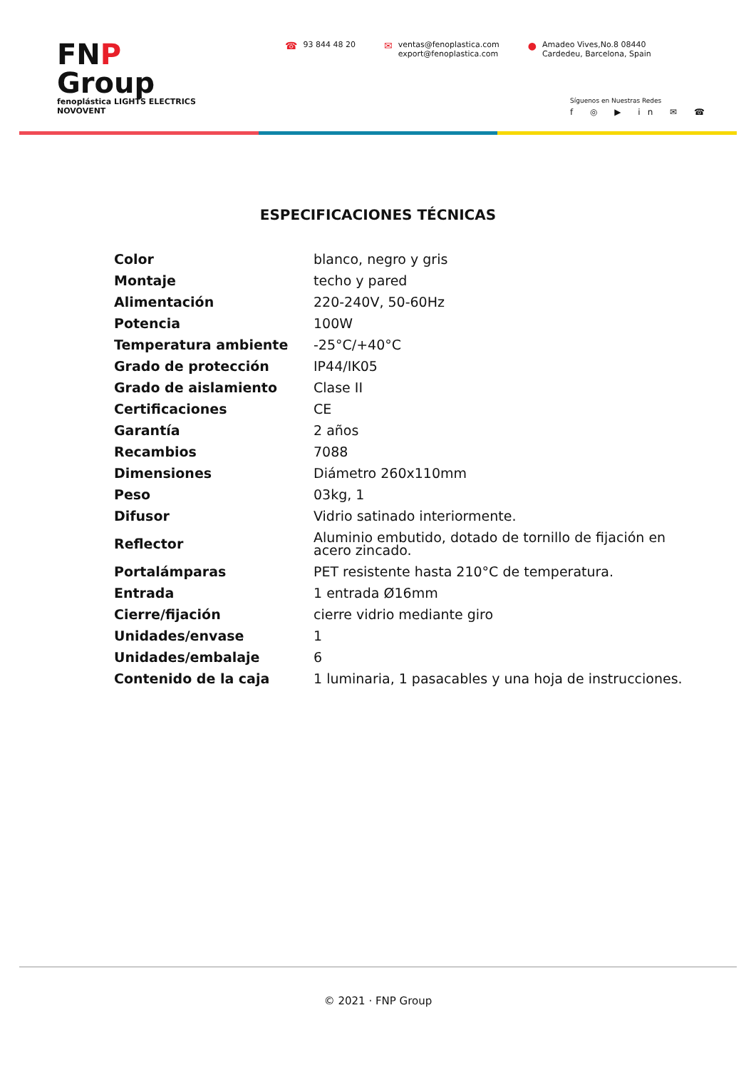FNP Group
fenoplástica LIGHTS ELECTRICS NOVOVENT
☎ 93 844 48 20
✉ ventas@fenoplastica.com
export@fenoplastica.com
● Amadeo Vives,No.8 08440
Cardedeu, Barcelona, Spain
Síguenos en Nuestras Redes
f ◎ ▶ in ✉ ☎
ESPECIFICACIONES TÉCNICAS
| Color | blanco, negro y gris |
| Montaje | techo y pared |
| Alimentación | 220-240V, 50-60Hz |
| Potencia | 100W |
| Temperatura ambiente | -25°C/+40°C |
| Grado de protección | IP44/IK05 |
| Grado de aislamiento | Clase II |
| Certificaciones | CE |
| Garantía | 2 años |
| Recambios | 7088 |
| Dimensiones | Diámetro 260x110mm |
| Peso | 03kg, 1 |
| Difusor | Vidrio satinado interiormente. |
| Reflector | Aluminio embutido, dotado de tornillo de fijación en acero zincado. |
| Portalámparas | PET resistente hasta 210°C de temperatura. |
| Entrada | 1 entrada Ø16mm |
| Cierre/fijación | cierre vidrio mediante giro |
| Unidades/envase | 1 |
| Unidades/embalaje | 6 |
| Contenido de la caja | 1 luminaria, 1 pasacables y una hoja de instrucciones. |
© 2021 · FNP Group